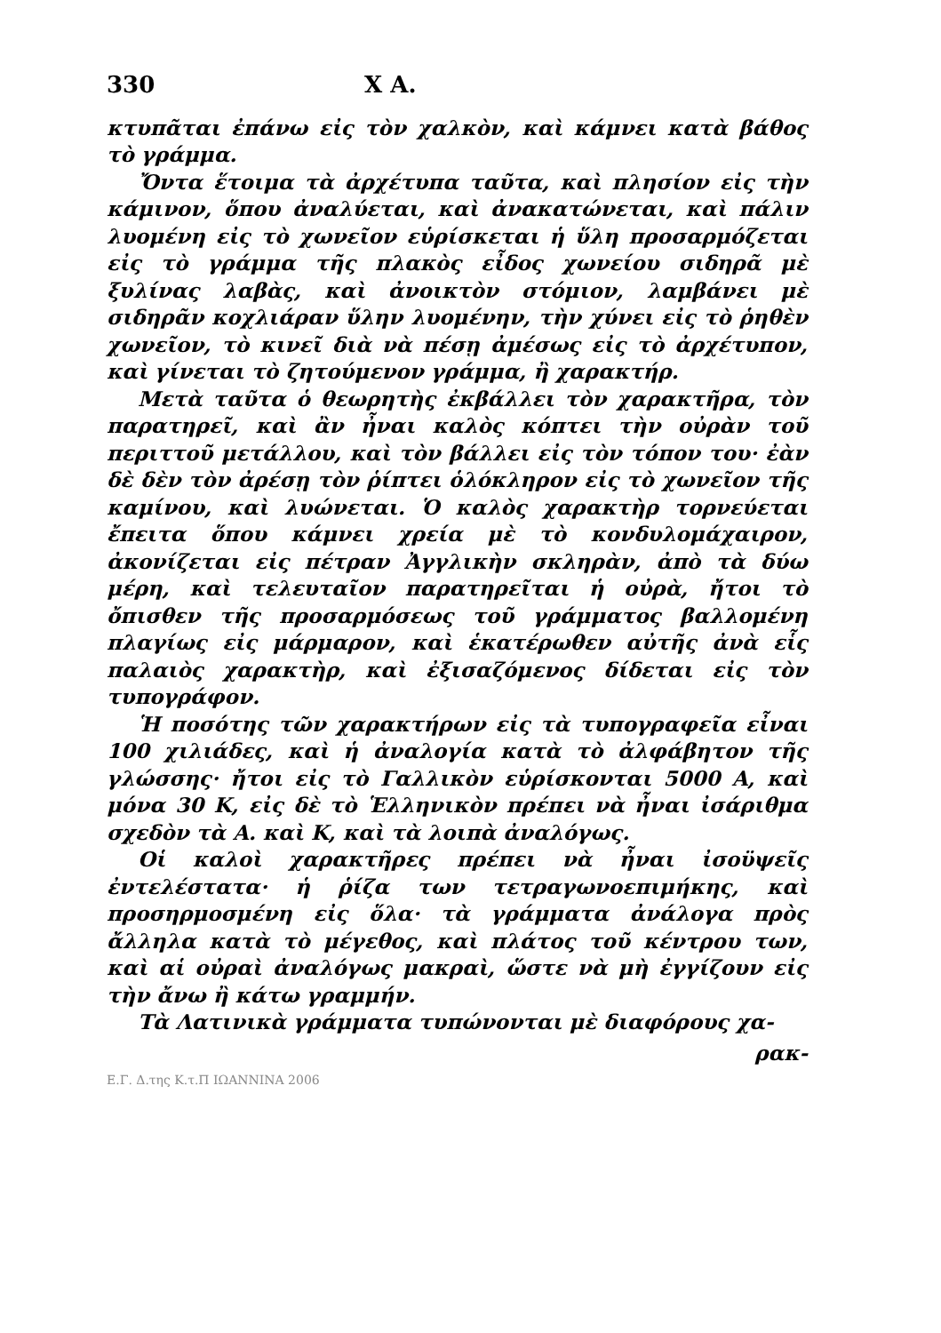330 Χ Α.
κτυπᾶται ἐπάνω εἰς τὸν χαλκὸν, καὶ κάμνει κατὰ βάθος τὸ γράμμα.
Ὄντα ἕτοιμα τὰ ἀρχέτυπα ταῦτα, καὶ πλησίον εἰς τὴν κάμινον, ὅπου ἀναλύεται, καὶ ἀνακατώνεται, καὶ πάλιν λυομένη εἰς τὸ χωνεῖον εὑρίσκεται ἡ ὕλη προσαρμόζεται εἰς τὸ γράμμα τῆς πλακὸς εἶδος χωνείου σιδηρᾶ μὲ ξυλίνας λαβὰς, καὶ ἀνοικτὸν στόμιον, λαμβάνει μὲ σιδηρᾶν κοχλιάραν ὕλην λυομένην, τὴν χύνει εἰς τὸ ῥηθὲν χωνεῖον, τὸ κινεῖ διὰ νὰ πέσῃ ἀμέσως εἰς τὸ ἀρχέτυπον, καὶ γίνεται τὸ ζητούμενον γράμμα, ἢ χαρακτήρ.
Μετὰ ταῦτα ὁ θεωρητὴς ἐκβάλλει τὸν χαρακτῆρα, τὸν παρατηρεῖ, καὶ ἂν ἦναι καλὸς κόπτει τὴν οὐρὰν τοῦ περιττοῦ μετάλλου, καὶ τὸν βάλλει εἰς τὸν τόπον του· ἐὰν δὲ δὲν τὸν ἀρέσῃ τὸν ῥίπτει ὁλόκληρον εἰς τὸ χωνεῖον τῆς καμίνου, καὶ λυώνεται. Ὁ καλὸς χαρακτὴρ τορνεύεται ἔπειτα ὅπου κάμνει χρεία μὲ τὸ κονδυλομάχαιρον, ἀκονίζεται εἰς πέτραν Ἀγγλικὴν σκληρὰν, ἀπὸ τὰ δύω μέρη, καὶ τελευταῖον παρατηρεῖται ἡ οὐρὰ, ἤτοι τὸ ὄπισθεν τῆς προσαρμόσεως τοῦ γράμματος βαλλομένη πλαγίως εἰς μάρμαρον, καὶ ἑκατέρωθεν αὐτῆς ἀνὰ εἷς παλαιὸς χαρακτὴρ, καὶ ἐξισαζόμενος δίδεται εἰς τὸν τυπογράφον.
Ἡ ποσότης τῶν χαρακτήρων εἰς τὰ τυπογραφεῖα εἶναι 100 χιλιάδες, καὶ ἡ ἀναλογία κατὰ τὸ ἀλφάβητον τῆς γλώσσης· ἤτοι εἰς τὸ Γαλλικὸν εὑρίσκονται 5000 Α, καὶ μόνα 30 Κ, εἰς δὲ τὸ Ἑλληνικὸν πρέπει νὰ ἦναι ἰσάριθμα σχεδὸν τὰ Α. καὶ Κ, καὶ τὰ λοιπὰ ἀναλόγως.
Οἱ καλοὶ χαρακτῆρες πρέπει νὰ ἦναι ἰσοϋψεῖς ἐντελέστατα· ἡ ῥίζα των τετραγωνοεπιμήκης, καὶ προσηρμοσμένη εἰς ὅλα· τὰ γράμματα ἀνάλογα πρὸς ἄλληλα κατὰ τὸ μέγεθος, καὶ πλάτος τοῦ κέντρου των, καὶ αἱ οὐραὶ ἀναλόγως μακραὶ, ὥστε νὰ μὴ ἐγγίζουν εἰς τὴν ἄνω ἢ κάτω γραμμήν.
Τὰ Λατινικὰ γράμματα τυπώνονται μὲ διαφόρους χα-
ρακ-
Ε.Γ. Δ.της Κ.τ.Π ΙΩΑΝΝΙΝΑ 2006